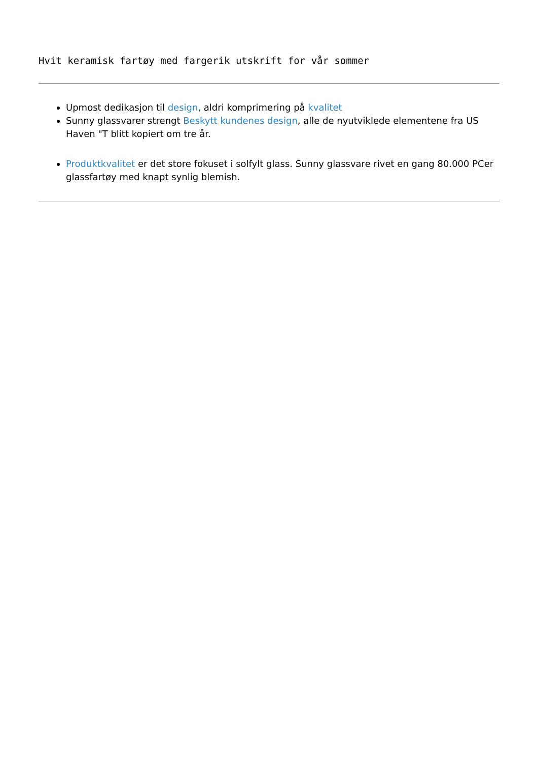Hvit keramisk fartøy med fargerik utskrift for vår sommer
Upmost dedikasjon til design, aldri komprimering på kvalitet
Sunny glassvarer strengt Beskytt kundenes design, alle de nyutviklede elementene fra US Haven "T blitt kopiert om tre år.
Produktkvalitet er det store fokuset i solfylt glass. Sunny glassvare rivet en gang 80.000 PCer glassfartøy med knapt synlig blemish.